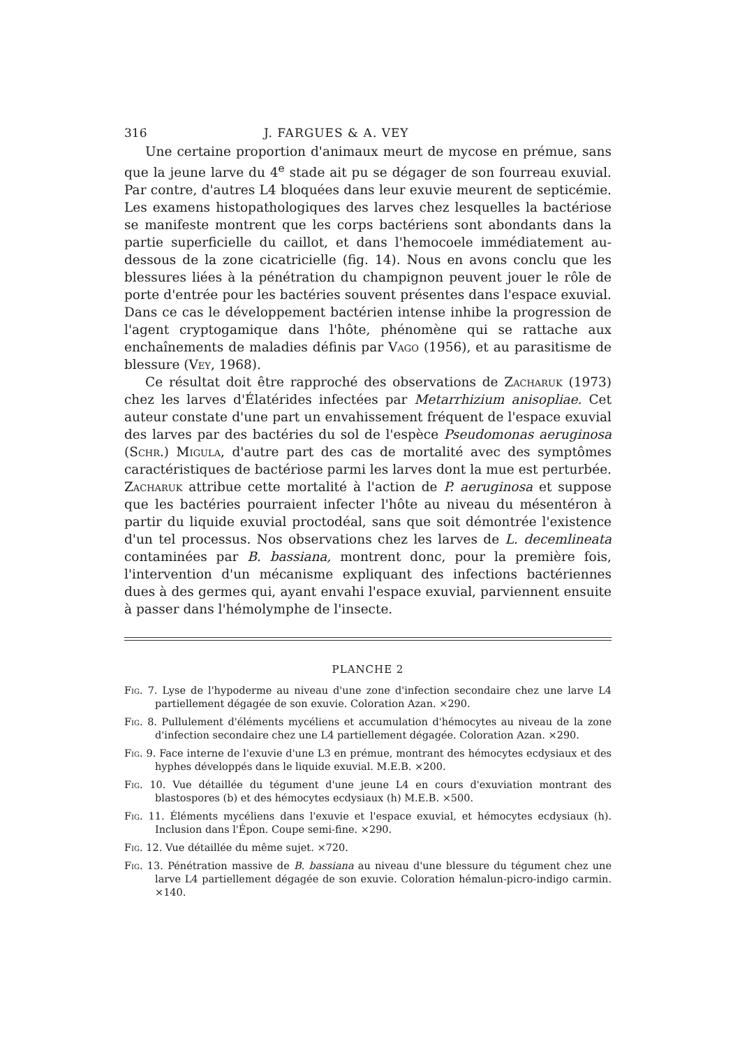316 J. FARGUES & A. VEY
Une certaine proportion d'animaux meurt de mycose en prémue, sans que la jeune larve du 4<sup>e</sup> stade ait pu se dégager de son fourreau exuvial. Par contre, d'autres L4 bloquées dans leur exuvie meurent de septicémie. Les examens histopathologiques des larves chez lesquelles la bactériose se manifeste montrent que les corps bactériens sont abondants dans la partie superficielle du caillot, et dans l'hemocoele immédiatement au-dessous de la zone cicatricielle (fig. 14). Nous en avons conclu que les blessures liées à la pénétration du champignon peuvent jouer le rôle de porte d'entrée pour les bactéries souvent présentes dans l'espace exuvial. Dans ce cas le développement bactérien intense inhibe la progression de l'agent cryptogamique dans l'hôte, phénomène qui se rattache aux enchaînements de maladies définis par Vago (1956), et au parasitisme de blessure (Vey, 1968).
Ce résultat doit être rapproché des observations de Zacharuk (1973) chez les larves d'Élatérides infectées par Metarrhizium anisopliae. Cet auteur constate d'une part un envahissement fréquent de l'espace exuvial des larves par des bactéries du sol de l'espèce Pseudomonas aeruginosa (Schr.) Migula, d'autre part des cas de mortalité avec des symptômes caractéristiques de bactériose parmi les larves dont la mue est perturbée. Zacharuk attribue cette mortalité à l'action de P. aeruginosa et suppose que les bactéries pourraient infecter l'hôte au niveau du mésentéron à partir du liquide exuvial proctodéal, sans que soit démontrée l'existence d'un tel processus. Nos observations chez les larves de L. decemlineata contaminées par B. bassiana, montrent donc, pour la première fois, l'intervention d'un mécanisme expliquant des infections bactériennes dues à des germes qui, ayant envahi l'espace exuvial, parviennent ensuite à passer dans l'hémolymphe de l'insecte.
PLANCHE 2
Fig. 7. Lyse de l'hypoderme au niveau d'une zone d'infection secondaire chez une larve L4 partiellement dégagée de son exuvie. Coloration Azan. ×290.
Fig. 8. Pullulement d'éléments mycéliens et accumulation d'hémocytes au niveau de la zone d'infection secondaire chez une L4 partiellement dégagée. Coloration Azan. ×290.
Fig. 9. Face interne de l'exuvie d'une L3 en prémue, montrant des hémocytes ecdysiaux et des hyphes développés dans le liquide exuvial. M.E.B. ×200.
Fig. 10. Vue détaillée du tégument d'une jeune L4 en cours d'exuviation montrant des blastospores (b) et des hémocytes ecdysiaux (h) M.E.B. ×500.
Fig. 11. Éléments mycéliens dans l'exuvie et l'espace exuvial, et hémocytes ecdysiaux (h). Inclusion dans l'Épon. Coupe semi-fine. ×290.
Fig. 12. Vue détaillée du même sujet. ×720.
Fig. 13. Pénétration massive de B. bassiana au niveau d'une blessure du tégument chez une larve L4 partiellement dégagée de son exuvie. Coloration hémalun-picro-indigo carmin. ×140.